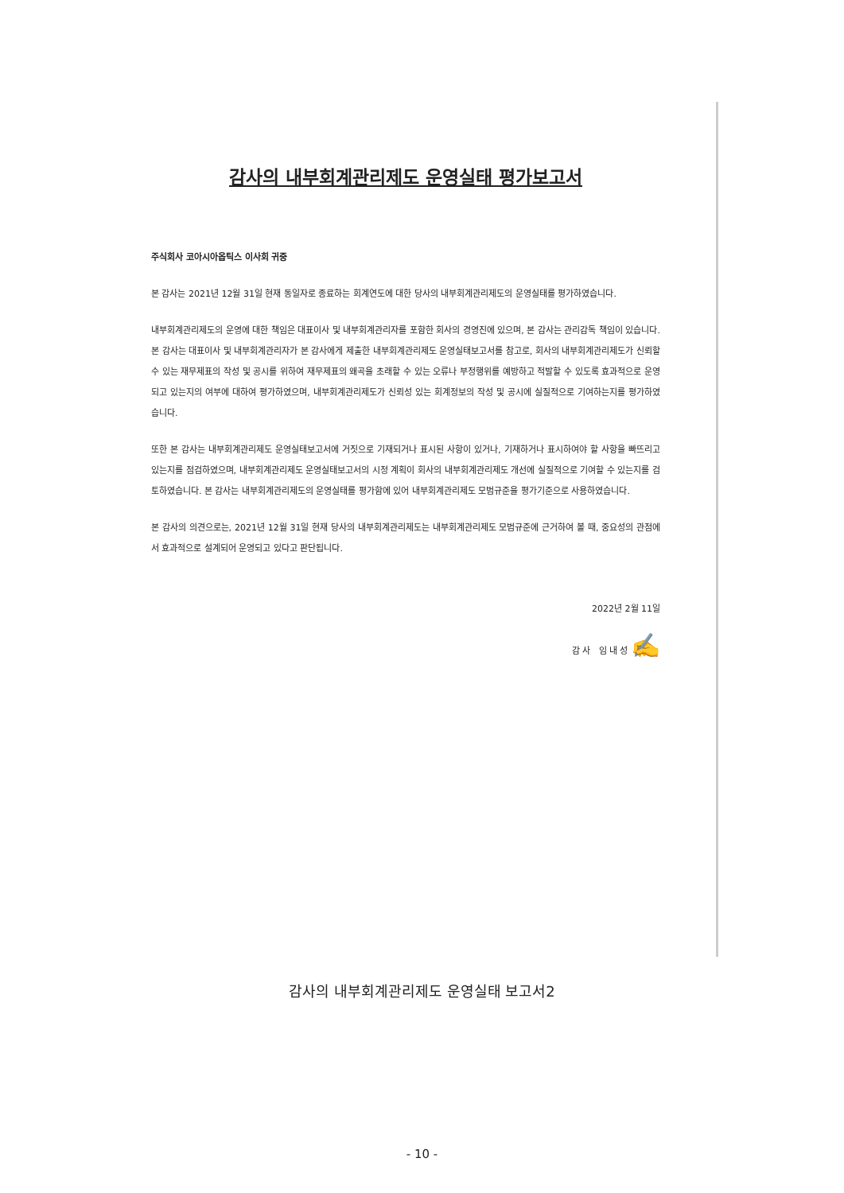감사의 내부회계관리제도 운영실태 평가보고서
주식회사 코아시아옵틱스 이사회 귀중
본 감사는 2021년 12월 31일 현재 동일자로 종료하는 회계연도에 대한 당사의 내부회계관리제도의 운영실태를 평가하였습니다.
내부회계관리제도의 운영에 대한 책임은 대표이사 및 내부회계관리자를 포함한 회사의 경영진에 있으며, 본 감사는 관리감독 책임이 있습니다. 본 감사는 대표이사 및 내부회계관리자가 본 감사에게 제출한 내부회계관리제도 운영실태보고서를 참고로, 회사의 내부회계관리제도가 신뢰할 수 있는 재무제표의 작성 및 공시를 위하여 재무제표의 왜곡을 초래할 수 있는 오류나 부정행위를 예방하고 적발할 수 있도록 효과적으로 운영되고 있는지의 여부에 대하여 평가하였으며, 내부회계관리제도가 신뢰성 있는 회계정보의 작성 및 공시에 실질적으로 기여하는지를 평가하였습니다.
또한 본 감사는 내부회계관리제도 운영실태보고서에 거짓으로 기재되거나 표시된 사항이 있거나, 기재하거나 표시하여야 할 사항을 빠뜨리고 있는지를 점검하였으며, 내부회계관리제도 운영실태보고서의 시정 계획이 회사의 내부회계관리제도 개선에 실질적으로 기여할 수 있는지를 검토하였습니다. 본 감사는 내부회계관리제도의 운영실태를 평가함에 있어 내부회계관리제도 모범규준을 평가기준으로 사용하였습니다.
본 감사의 의견으로는, 2021년 12월 31일 현재 당사의 내부회계관리제도는 내부회계관리제도 모범규준에 근거하여 볼 때, 중요성의 관점에서 효과적으로 설계되어 운영되고 있다고 판단됩니다.
2022년 2월 11일
감 사 임 내 성 ✍
감사의 내부회계관리제도 운영실태 보고서2
- 10 -